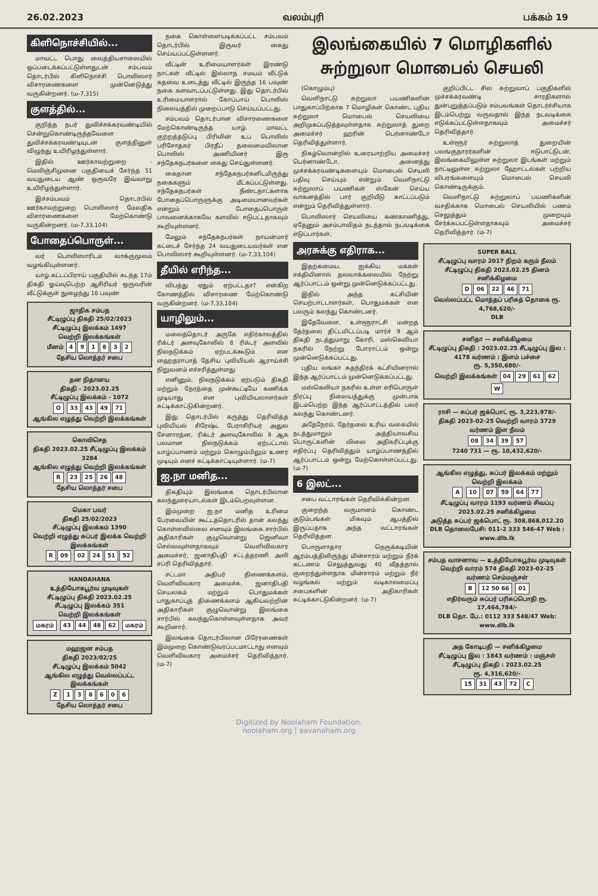26.02.2023 வலம்புரி பக்கம் 19
கிளிநொச்சியில்...
மாவட்ட பொது வைத்தியசாலையில் ஒப்படைக்கப்பட்டுள்ளதுடன் சம்பவம் தொடர்பில் கிளிநொச்சி பொலிஸார் விசாரணைகளை முன்னெடுத்து வருகின்றனர். (ம-7,315)
குளத்தில்...
குறித்த நபர் துவிச்சக்கரவண்டியில் சென்றுகொண்டிருந்தவேளை துவிச்சக்கரவண்டியுடன் குளத்தினுள் விழுந்து உயிரிழந்துள்ளார்.
இதில் ஊர்காவற்றுறை - மெலிஞ்சிமுனை பகுதியைச் சேர்ந்த 51 வயதுடைய ஆண் ஒருவரே இவ்வாறு உயிரிழந்துள்ளார்.
இச்சம்பவம் தொடர்பில் ஊர்காவற்றுறை பொலிஸார் மேலதிக விசாரணைகளை மேற்கொண்டு வருகின்றனர். (ம-7,33,104)
போதைப்பொருள்...
வர் பொலிஸாரிடம் வாக்குமூலம் வழங்கியுள்ளனர்.
யாழ்.கட்டப்பிராய் பகுதியில் கடந்த 17ம் திகதி ஓய்வுபெற்ற ஆசிரியர் ஒருவரின் வீட்டுக்குள் நுழைந்து 16 பவுண்
ஜாதிக சம்பத
சீட்டிழுப்பு திகதி 25/02/2023
சீட்டிழுப்பு இலக்கம் 1497
வெற்றி இலக்கங்கள்
மீனம் 491832
தேசிய லொத்தர் சபை
தன நிதானய
திகதி - 2023.02.25
சீட்டிழுப்பு இலக்கம் - 1072
O 33 43 49 71
ஆங்கில எழுத்து வெற்றி இலக்கங்கள்
கொவிசெத
திகதி 2023.02.25 சீட்டிழுப்பு இலக்கம் 3284
ஆங்கில எழுத்து வெற்றி இலக்கங்கள்
R 23 25 26 48
தேசிய லொத்தர் சபை
மெகா பவர்
திகதி 25/02/2023
சீட்டிழுப்பு இலக்கம் 1390
வெற்றி எழுத்து சுப்பர் இலக்க வெற்றி இலக்கங்கள்
R 09 02 24 51 52
HANDAHANA
உத்தியோகபூர்வ முடிவுகள்
சீட்டிழுப்பு திகதி 2023.02.25
சீட்டிழுப்பு இலக்கம் 351
வெற்றி இலக்கங்கள்
மகரம் 43 44 48 62 மகரம்
மஹஜன சம்பத
திகதி 2023/02/25
சீட்டிழுப்பு இலக்கம் 5042
ஆங்கில எழுத்து வெல்லப்பட்ட இலக்கங்கள்
Z 138606
தேசிய லொத்தர் சபை
நகை கொள்ளையடிக்கப்பட்ட சம்பவம் தொடர்பில் இருவர் கைது செய்யப்பட்டுள்ளனர்.
வீட்டின் உரிமையாளர்கள் இரண்டு நாட்கள் வீட்டில் இல்லாத சமயம் வீட்டுக் கதவை உடைத்து வீட்டில் இருந்த 16 பவுண் நகை களவாடப்பட்டுள்ளது. இது தொடர்பில் உரிமையாளரால் கோப்பாய் பொலிஸ் நிலையத்தில் முறைப்பாடு செய்யப்பட்டது.
சம்பவம் தொடர்பான விசாரணைகளை மேற்கொண்டிருந்த யாழ். மாவட்ட குற்றத்தடுப்பு பிரிவின் உப பொலிஸ் பரிசோதகர் பிரதீப் தலைமையிலான பொலிஸ் அணியினர் இரு சந்தேகநபர்களை கைது செய்துள்ளனர்.
கைதான சந்தேகநபர்களிடமிருந்து நகைகளும் மீட்கப்பட்டுள்ளது. சந்தேகநபர்கள் நீண்டநாட்களாக போதைப்பொருளுக்கு அடிமையானவர்கள் என்றும் போதைப்பொருள் பாவனைக்காகவே களவில் ஈடுபட்டதாகவும் கூறியுள்ளனர்.
மேலும் சந்தேகநபர்கள் நாயன்மார் கட்டைச் சேர்ந்த 24 வயதுடையவர்கள் என பொலிஸார் கூறியுள்ளனர். (ம-7,33,104)
தீயில் எரிந்த...
விபத்து ஏதும் ஏற்பட்டதா? என்கிற கோணத்தில் விசாரணை மேற்கொண்டு வருகின்றனர். (ம-7,33,104)
யாழிலும்...
மலைத்தொடர் அருகே எதிர்காலத்தில் ரிக்டர் அளவுகோலில் 8 ரிக்டர் அளவில் நிலநடுக்கம் ஏற்படக்கூடும் என ஹைதராபாத் தேசிய புவியியல் ஆராய்ச்சி நிறுவனம் எச்சரித்துள்ளது
எனினும், நிலநடுக்கம் ஏற்படும் திகதி மற்றும் நேரத்தை முன்கூட்டியே கணிக்க முடியாது என புவியியலாளர்கள் சுட்டிக்காட்டுகின்றனர்.
இது தொடர்பில் கருத்து தெரிவித்த புவியியல் சிரேஷ்ட பேராசிரியர் அதுல சேனாரத்ன, ரிக்டர் அளவுகோலில் 8 ஆக பலமான நிலநடுக்கம் ஏற்பட்டால் யாழ்ப்பாணம் மற்றும் கொழும்பிலும் உணர முடியும் எனச் சுட்டிக்காட்டியுள்ளார். (ம-7)
ஐ.நா மனித...
திகதியும் இலங்கை தொடர்பிலான கலந்துரையாடல்கள் இடம்பெறவுள்ளன.
இம்முறை ஐ.நா மனித உரிமை பேரவையின் கூட்டத்தொடரில் தான் கலந்து கொள்ளவில்லை எனவும் இலங்கை சார்பில் அதிகாரிகள் குழுவொன்று ஜெனிவா செல்லவுள்ளதாகவும் வெளிவிவகார அமைச்சர், ஜனாதிபதி சட்டத்தரணி அலி சப்ரி தெரிவித்தார்.
சட்டமா அதிபர் திணைக்களம், வெளிவிவகார அமைச்சு, ஜனாதிபதி செயலகம் மற்றும் பொதுமக்கள் பாதுகாப்புத் திணைக்களம் ஆகியவற்றின் அதிகாரிகள் குழுவொன்று இலங்கை சார்பில் கலந்துகொள்ளவுள்ளதாக அவர் கூறினார்.
இலங்கை தொடர்பிலான பிரேரணைகள் இம்முறை கொண்டுவரப்படமாட்டாது எனவும் வெளிவிவகார அமைச்சர் தெரிவித்தார். (ம-7)
இலங்கையில் 7 மொழிகளில் சுற்றுலா மொபைல் செயலி
(கொழும்பு)
வெளிநாட்டு சுற்றுலா பயணிகளின் பாதுகாப்பிற்காக 7 மொழிகள் கொண்ட புதிய சுற்றுலா மொபைல் செயலியை அறிமுகப்படுத்தவுள்ளதாக சுற்றுலாத் துறை அமைச்சர் ஹரின் பெர்னாண்டோ தெரிவித்துள்ளார்.
நிகழ்வொன்றில் உரையாற்றிய அமைச்சர் பெர்னாண்டோ, அனைத்து முச்சக்கரவண்டிகளையும் மொபைல் செயலி பதிவு செய்யும் என்றும் வெளிநாட்டு சுற்றுலாப் பயணிகள் ஸ்கேன் செய்ய வாகனத்தில் பார் குறியீடு காட்டப்படும் என்றும் தெரிவித்துள்ளார்.
பொலிஸார் செயலியை கண்காணித்து, ஏதேனும் அசம்பாவிதம் நடந்தால் நடவடிக்கை எடுப்பார்கள்,
குறிப்பிட்ட சில சுற்றுலாப் பகுதிகளில் முச்சக்கரவண்டி சாரதிகளால் துன்புறுத்தப்படும் சம்பவங்கள் தொடர்ச்சியாக இடம்பெற்று வருவதால் இந்த நடவடிக்கை எடுக்கப்பட்டுள்ளதாகவும் அமைச்சர் தெரிவித்தார்.
உள்ளூர் சுற்றுலாத் துறையின் பலங்குதாரர்களின் ஈடுபாட்டுடன், இலங்கையிலுள்ள சுற்றுலா இடங்கள் மற்றும் நாட்டிலுள்ள சுற்றுலா ஹோட்டல்கள் பற்றிய விபரங்களையும் மொபைல் செயலி கொண்டிருக்கும்.
வெளிநாட்டு சுற்றுலாப் பயணிகளின் வசதிக்காக மொபைல் செயலியில் பணம் செலுத்தும் முறையும் சேர்க்கப்பட்டுள்ளதாகவும் அமைச்சர் தெரிவித்தார். (ம-7)
அரசுக்கு எதிராக...
இதற்கமைய, ஐக்கிய மக்கள் சக்தியினால் தலவாக்கலையில் நேற்று ஆர்ப்பாட்டம் ஒன்று முன்னெடுக்கப்பட்டது.
இதில் அந்த கட்சியின் செயற்பாட்டாளர்கள், பொதுமக்கள் என பலரும் கலந்து கொண்டனர்.
இதேவேளை, உள்ளூராட்சி மன்றத் தேர்தலை திட்டமிட்டப்படி மார்ச் 9 ஆம் திகதி நடத்துமாறு கோரி, மஸ்கெலியா நகரில் நேற்று போராட்டம் ஒன்று முன்னெடுக்கப்பட்டது.
புதிய லங்கா சுதந்திரக் கட்சியினரால் இந்த ஆர்ப்பாட்டம் முன்னெடுக்கப்பட்டது.
மஸ்கெலியா நகரில் உள்ள எரிபொருள் நிரப்பு நிலையத்துக்கு முன்பாக இடம்பெற்ற இந்த ஆர்ப்பாட்டத்தில் பலர் கலந்து கொண்டனர்.
அதேநேரம், தேர்தலை உரிய வகையில் நடத்துமாறும் அத்தியாவசிய பொருட்களின் விலை அதிகரிப்புக்கு எதிர்ப்பு தெரிவித்தும் யாழ்ப்பாணத்தில் ஆர்ப்பாட்டம் ஒன்று மேற்கொள்ளப்பட்டது. (ம-7)
6 இலட்...
சபை வட்டாரங்கள் தெரிவிக்கின்றன.
குறைந்த வருமானம் கொண்ட குடும்பங்கள் மிகவும் ஆபத்தில் இருப்பதாக அந்த வட்டாரங்கள் தெரிவித்தன.
பொருளாதார நெருக்கடியின் ஆரம்பத்திலிருந்து மின்சாரம் மற்றும் நீர்க் கட்டணம் செலுத்துவது 40 வீதத்தால் குறைந்துள்ளதாக மின்சாரம் மற்றும் நீர் வழங்கல் மற்றும் வடிகாலமைப்பு சபைகளின் அதிகாரிகள் சுட்டிக்காட்டுகின்றனர். (ம-7)
SUPER BALL
சீட்டிழுப்பு வாரம் 2017 நிறம் கரும் நீலம்
சீட்டிழுப்பு திகதி 2023.02.25 தினம் சனிக்கிழமை
D 06 22 46 71
வெல்லப்பட்ட மொத்தப் பரிசுத் தொகை ரூ. 4,768,620/-
DLB
சனிதா — சனிக்கிழமை
சீட்டிழுப்பு திகதி : 2023.02.25 சீட்டிழுப்பு இல : 4178 வர்ணம் : இளம் பச்சை
ரூ. 5,350,680/-
வெற்றி இலக்கங்கள் 04 29 61 62 W
ராசி — சுப்பர் ஜக்பொட் ரூ. 3,223,978/-
திகதி 2023-02-25 வெற்றி வாரம் 3729 வர்ணம் இள நீலம்
08 34 39 57
7240 731 — ரூ. 10,432,620/-
ஆங்கில எழுத்து, சுப்பர் இலக்கம் மற்றும் வெற்றி இலக்கம்
A 10 07 59 64 77
சீட்டிழுப்பு வாரம் 1193 வர்ணம் சிவப்பு 2023.02.25 சனிக்கிழமை
அடுத்த சுப்பர் ஜக்பொட் ரூ. 308,868,012.20
DLB தொலைபேசி: 011-2 333 546-47 Web : www.dlb.lk
சம்பத வாசனாவ — உத்தியோகபூர்வ முடிவுகள்
வெற்றி வாரம் 574 திகதி 2023-02-25 வர்ணம் செம்மஞ்சள்
B 12 50 66 01
எதிர்வரும் சுப்பர் பரிசுப்பொதி ரூ. 17,464,784/-
DLB தொ. பே.: 0112 333 548/47 Web: www.dlb.lk
அத கோடிபதி — சனிக்கிழமை
சீட்டிழுப்பு இல : 1843 வர்ணம் : மஞ்சள் சீட்டிழுப்பு திகதி : 2023.02.25
ரூ. 4,316,620/-
15 31 43 72 C
Digitized by Noolaham Foundation.
noolaham.org | aavanaham.org